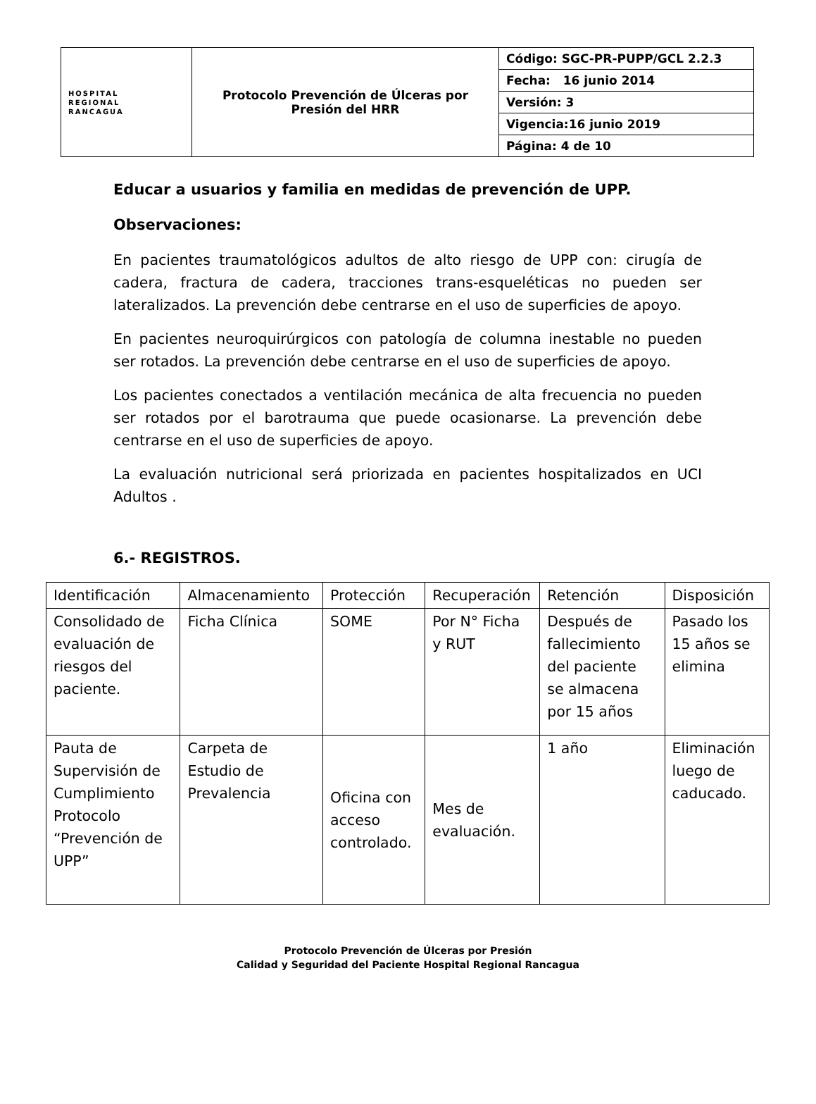| HOSPITAL REGIONAL RANCAGUA | Protocolo Prevención de Úlceras por Presión del HRR | Código: SGC-PR-PUPP/GCL 2.2.3 |
| | | Fecha: 16 junio 2014 |
| | | Versión: 3 |
| | | Vigencia:16 junio 2019 |
| | | Página: 4 de 10 |
Educar a usuarios y familia en medidas de prevención de UPP.
Observaciones:
En pacientes traumatológicos adultos de alto riesgo de UPP con: cirugía de cadera, fractura de cadera, tracciones trans-esqueléticas no pueden ser lateralizados. La prevención debe centrarse en el uso de superficies de apoyo.
En pacientes neuroquirúrgicos con patología de columna inestable no pueden ser rotados. La prevención debe centrarse en el uso de superficies de apoyo.
Los pacientes conectados a ventilación mecánica de alta frecuencia no pueden ser rotados por el barotrauma que puede ocasionarse. La prevención debe centrarse en el uso de superficies de apoyo.
La evaluación nutricional será priorizada en pacientes hospitalizados en UCI Adultos .
6.- REGISTROS.
| Identificación | Almacenamiento | Protección | Recuperación | Retención | Disposición |
| Consolidado de evaluación de riesgos del paciente. | Ficha Clínica | SOME | Por N° Ficha y RUT | Después de fallecimiento del paciente se almacena por 15 años | Pasado los 15 años se elimina |
| Pauta de Supervisión de Cumplimiento Protocolo “Prevención de UPP” | Carpeta de Estudio de Prevalencia | Oficina con acceso controlado. | Mes de evaluación. | 1 año | Eliminación luego de caducado. |
Protocolo Prevención de Úlceras por Presión
Calidad y Seguridad del Paciente Hospital Regional Rancagua